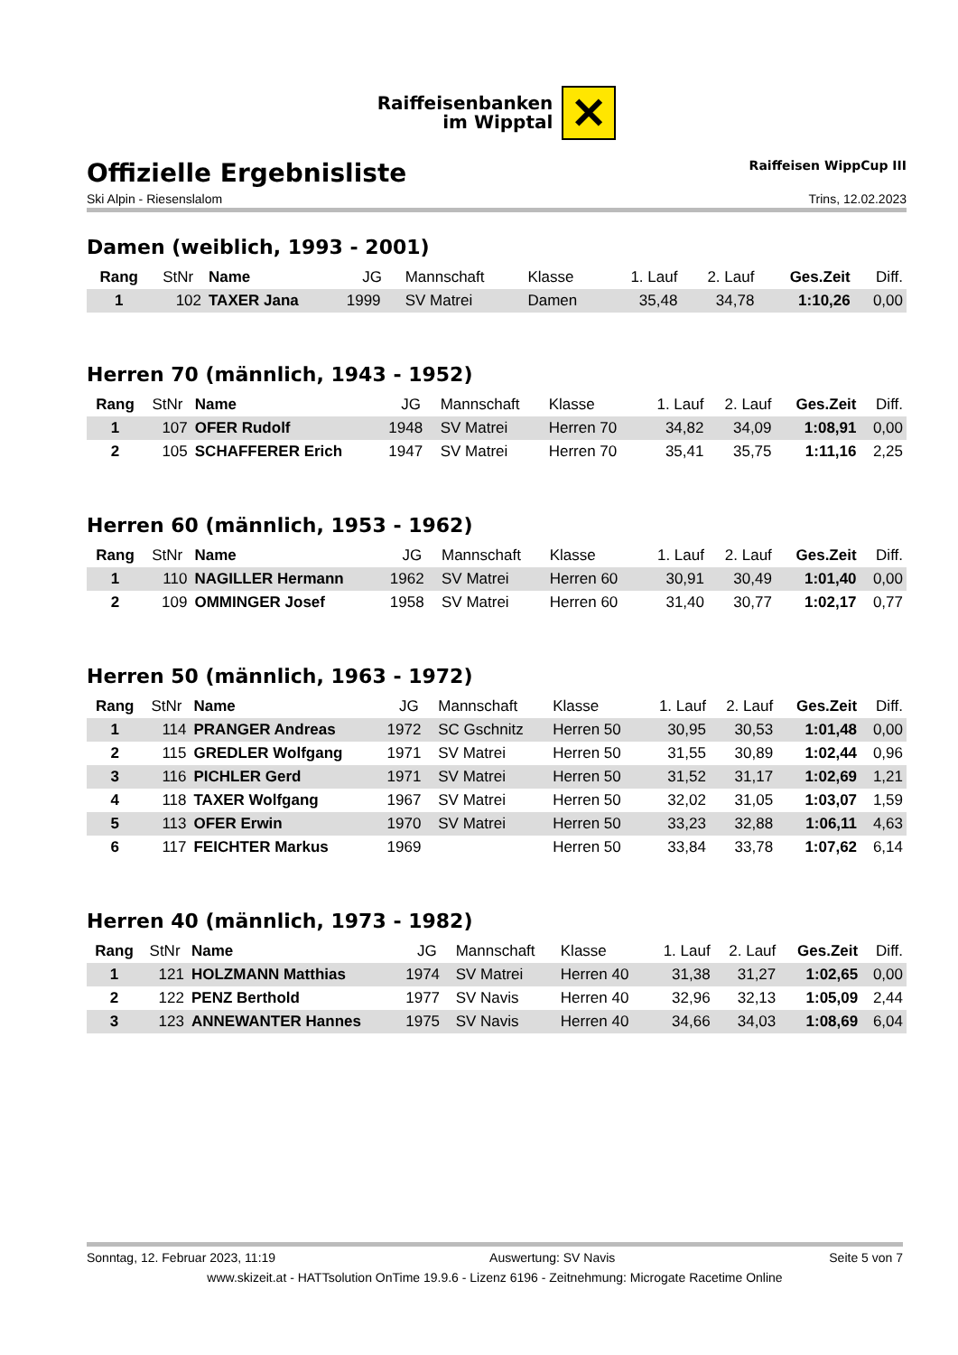Raiffeisenbanken
im Wipptal
✕
Offizielle Ergebnisliste
Raiffeisen WippCup III
Ski Alpin - Riesenslalom Trins, 12.02.2023
Damen (weiblich, 1993 - 2001)
| Rang | StNr | Name | JG | Mannschaft | Klasse | 1. Lauf | 2. Lauf | Ges.Zeit | Diff. |
| --- | --- | --- | --- | --- | --- | --- | --- | --- | --- |
| 1 | 102 | TAXER Jana | 1999 | SV Matrei | Damen | 35,48 | 34,78 | 1:10,26 | 0,00 |
Herren 70 (männlich, 1943 - 1952)
| Rang | StNr | Name | JG | Mannschaft | Klasse | 1. Lauf | 2. Lauf | Ges.Zeit | Diff. |
| --- | --- | --- | --- | --- | --- | --- | --- | --- | --- |
| 1 | 107 | OFER Rudolf | 1948 | SV Matrei | Herren 70 | 34,82 | 34,09 | 1:08,91 | 0,00 |
| 2 | 105 | SCHAFFERER Erich | 1947 | SV Matrei | Herren 70 | 35,41 | 35,75 | 1:11,16 | 2,25 |
Herren 60 (männlich, 1953 - 1962)
| Rang | StNr | Name | JG | Mannschaft | Klasse | 1. Lauf | 2. Lauf | Ges.Zeit | Diff. |
| --- | --- | --- | --- | --- | --- | --- | --- | --- | --- |
| 1 | 110 | NAGILLER Hermann | 1962 | SV Matrei | Herren 60 | 30,91 | 30,49 | 1:01,40 | 0,00 |
| 2 | 109 | OMMINGER Josef | 1958 | SV Matrei | Herren 60 | 31,40 | 30,77 | 1:02,17 | 0,77 |
Herren 50 (männlich, 1963 - 1972)
| Rang | StNr | Name | JG | Mannschaft | Klasse | 1. Lauf | 2. Lauf | Ges.Zeit | Diff. |
| --- | --- | --- | --- | --- | --- | --- | --- | --- | --- |
| 1 | 114 | PRANGER Andreas | 1972 | SC Gschnitz | Herren 50 | 30,95 | 30,53 | 1:01,48 | 0,00 |
| 2 | 115 | GREDLER Wolfgang | 1971 | SV Matrei | Herren 50 | 31,55 | 30,89 | 1:02,44 | 0,96 |
| 3 | 116 | PICHLER Gerd | 1971 | SV Matrei | Herren 50 | 31,52 | 31,17 | 1:02,69 | 1,21 |
| 4 | 118 | TAXER Wolfgang | 1967 | SV Matrei | Herren 50 | 32,02 | 31,05 | 1:03,07 | 1,59 |
| 5 | 113 | OFER Erwin | 1970 | SV Matrei | Herren 50 | 33,23 | 32,88 | 1:06,11 | 4,63 |
| 6 | 117 | FEICHTER Markus | 1969 | | Herren 50 | 33,84 | 33,78 | 1:07,62 | 6,14 |
Herren 40 (männlich, 1973 - 1982)
| Rang | StNr | Name | JG | Mannschaft | Klasse | 1. Lauf | 2. Lauf | Ges.Zeit | Diff. |
| --- | --- | --- | --- | --- | --- | --- | --- | --- | --- |
| 1 | 121 | HOLZMANN Matthias | 1974 | SV Matrei | Herren 40 | 31,38 | 31,27 | 1:02,65 | 0,00 |
| 2 | 122 | PENZ Berthold | 1977 | SV Navis | Herren 40 | 32,96 | 32,13 | 1:05,09 | 2,44 |
| 3 | 123 | ANNEWANTER Hannes | 1975 | SV Navis | Herren 40 | 34,66 | 34,03 | 1:08,69 | 6,04 |
Sonntag, 12. Februar 2023, 11:19 Auswertung: SV Navis Seite 5 von 7
www.skizeit.at - HATTsolution OnTime 19.9.6 - Lizenz 6196 - Zeitnehmung: Microgate Racetime Online